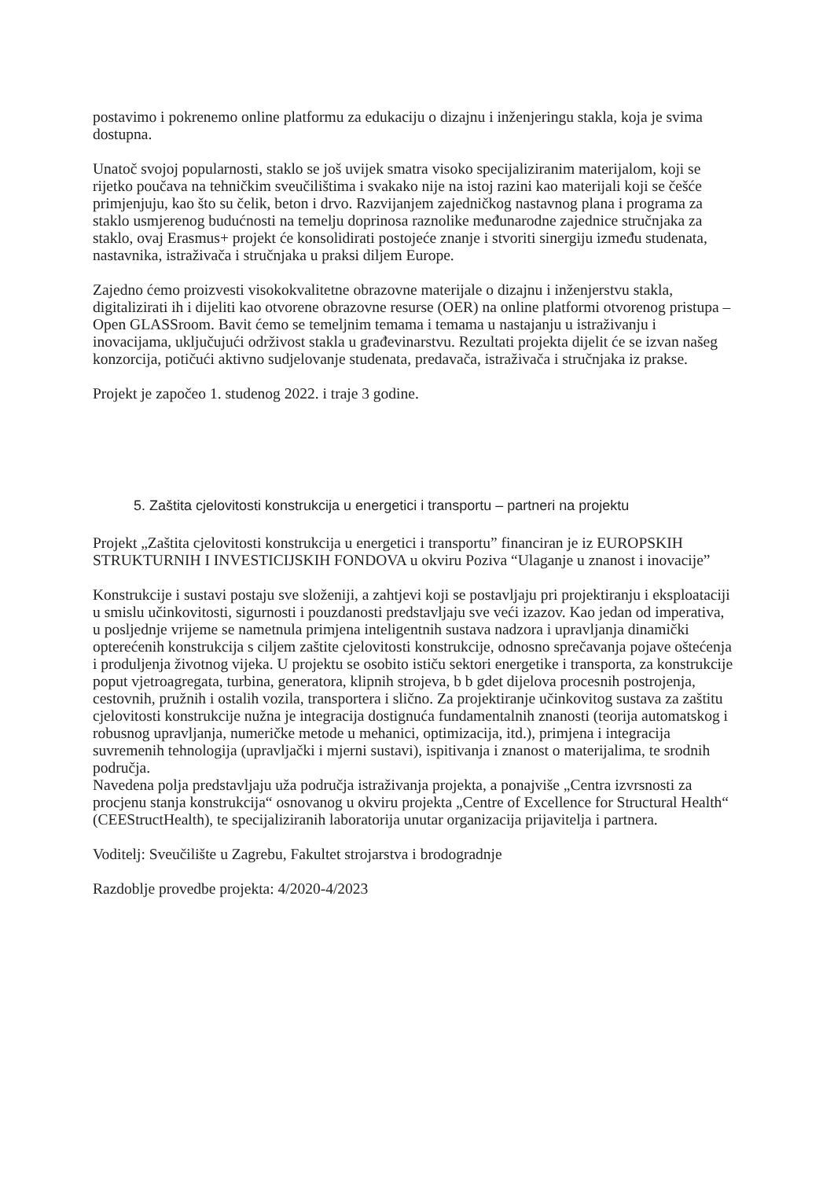postavimo i pokrenemo online platformu za edukaciju o dizajnu i inženjeringu stakla, koja je svima dostupna.
Unatoč svojoj popularnosti, staklo se još uvijek smatra visoko specijaliziranim materijalom, koji se rijetko poučava na tehničkim sveučilištima i svakako nije na istoj razini kao materijali koji se češće primjenjuju, kao što su čelik, beton i drvo. Razvijanjem zajedničkog nastavnog plana i programa za staklo usmjerenog budućnosti na temelju doprinosa raznolike međunarodne zajednice stručnjaka za staklo, ovaj Erasmus+ projekt će konsolidirati postojeće znanje i stvoriti sinergiju između studenata, nastavnika, istraživača i stručnjaka u praksi diljem Europe.
Zajedno ćemo proizvesti visokokvalitetne obrazovne materijale o dizajnu i inženjerstvu stakla, digitalizirati ih i dijeliti kao otvorene obrazovne resurse (OER) na online platformi otvorenog pristupa – Open GLASSroom. Bavit ćemo se temeljnim temama i temama u nastajanju u istraživanju i inovacijama, uključujući održivost stakla u građevinarstvu. Rezultati projekta dijelit će se izvan našeg konzorcija, potičući aktivno sudjelovanje studenata, predavača, istraživača i stručnjaka iz prakse.
Projekt je započeo 1. studenog 2022. i traje 3 godine.
5. Zaštita cjelovitosti konstrukcija u energetici i transportu – partneri na projektu
Projekt „Zaštita cjelovitosti konstrukcija u energetici i transportu” financiran je iz EUROPSKIH STRUKTURNIH I INVESTICIJSKIH FONDOVA u okviru Poziva “Ulaganje u znanost i inovacije”
Konstrukcije i sustavi postaju sve složeniji, a zahtjevi koji se postavljaju pri projektiranju i eksploataciji u smislu učinkovitosti, sigurnosti i pouzdanosti predstavljaju sve veći izazov. Kao jedan od imperativa, u posljednje vrijeme se nametnula primjena inteligentnih sustava nadzora i upravljanja dinamički opterećenih konstrukcija s ciljem zaštite cjelovitosti konstrukcije, odnosno sprečavanja pojave oštećenja i produljenja životnog vijeka. U projektu se osobito ističu sektori energetike i transporta, za konstrukcije poput vjetroagregata, turbina, generatora, klipnih strojeva, b b gdet dijelova procesnih postrojenja, cestovnih, pružnih i ostalih vozila, transportera i slično. Za projektiranje učinkovitog sustava za zaštitu cjelovitosti konstrukcije nužna je integracija dostignuća fundamentalnih znanosti (teorija automatskog i robusnog upravljanja, numeričke metode u mehanici, optimizacija, itd.), primjena i integracija suvremenih tehnologija (upravljački i mjerni sustavi), ispitivanja i znanost o materijalima, te srodnih područja.
Navedena polja predstavljaju uža područja istraživanja projekta, a ponajviše „Centra izvrsnosti za procjenu stanja konstrukcija“ osnovanog u okviru projekta „Centre of Excellence for Structural Health“ (CEEStructHealth), te specijaliziranih laboratorija unutar organizacija prijavitelja i partnera.
Voditelj: Sveučilište u Zagrebu, Fakultet strojarstva i brodogradnje
Razdoblje provedbe projekta: 4/2020-4/2023